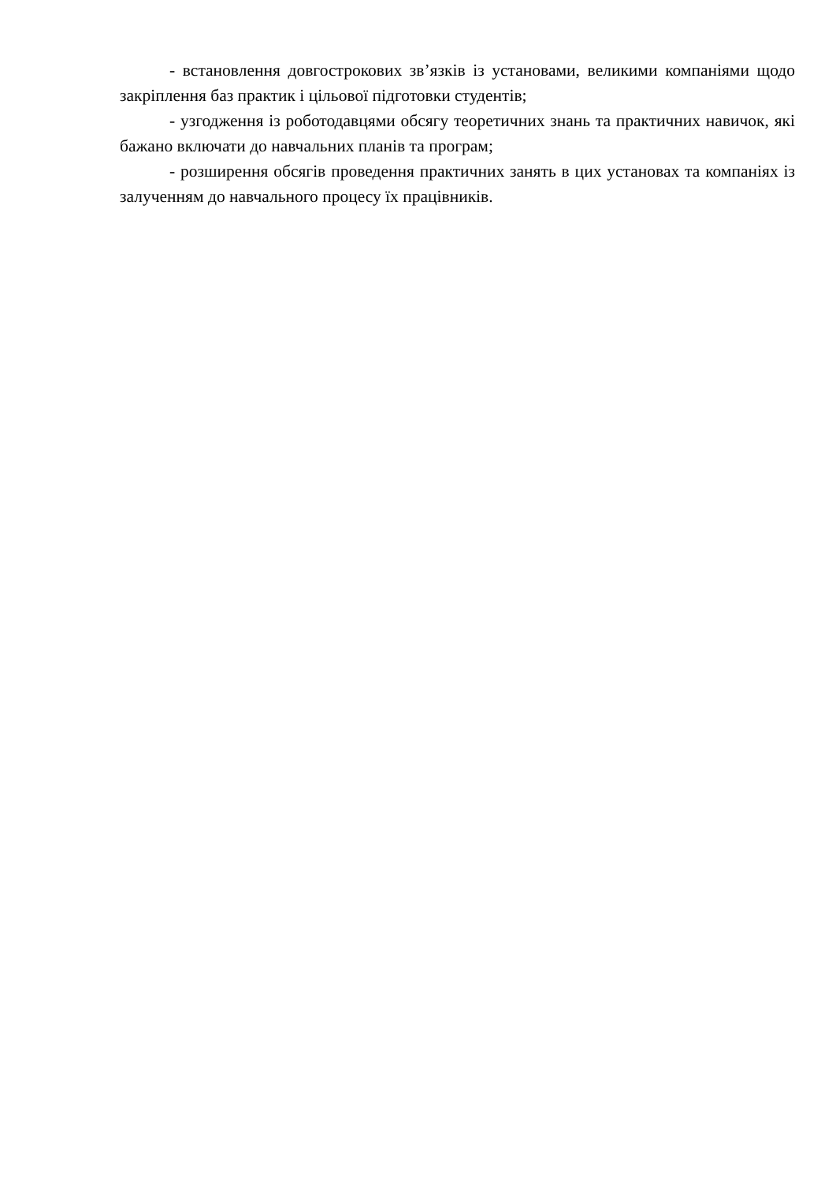- встановлення довгострокових зв’язків із установами, великими компаніями щодо закріплення баз практик і цільової підготовки студентів;
- узгодження із роботодавцями обсягу теоретичних знань та практичних навичок, які бажано включати до навчальних планів та програм;
- розширення обсягів проведення практичних занять в цих установах та компаніях із залученням до навчального процесу їх працівників.